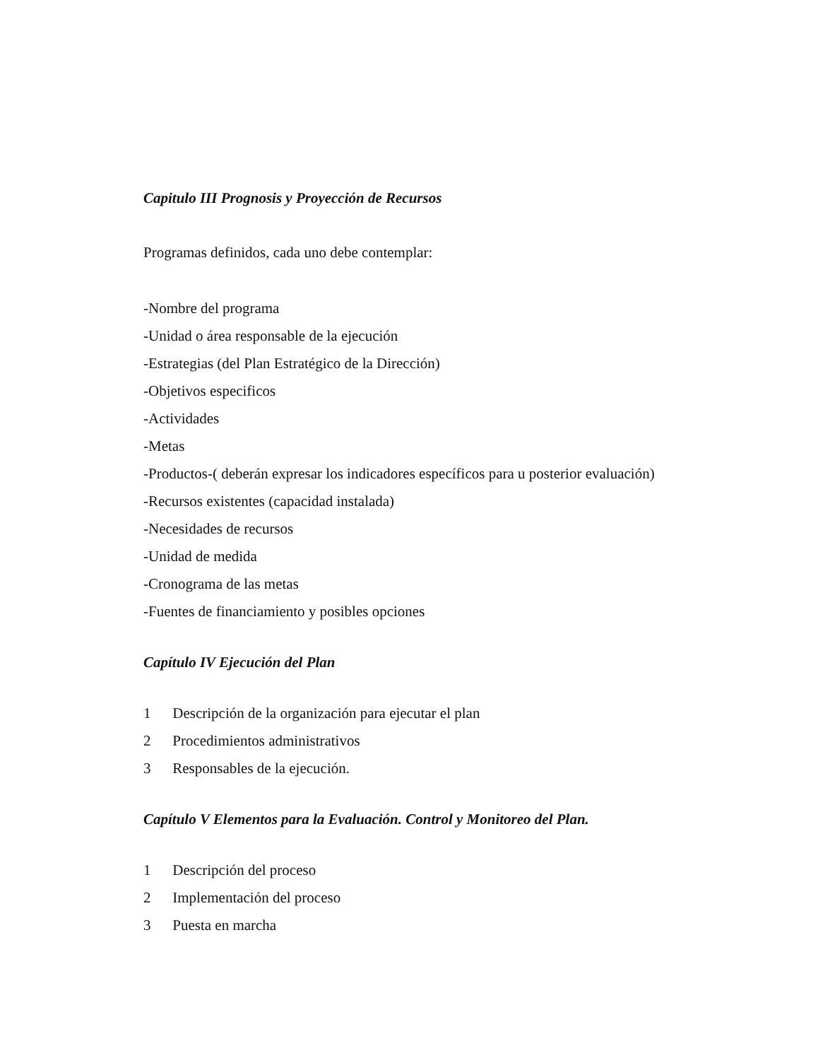Capitulo III Prognosis y Proyección de Recursos
Programas definidos, cada uno debe contemplar:
-Nombre del programa
-Unidad o área responsable de la ejecución
-Estrategias (del Plan Estratégico de la Dirección)
-Objetivos especificos
-Actividades
-Metas
-Productos-( deberán expresar los indicadores específicos para u posterior evaluación)
-Recursos existentes (capacidad instalada)
-Necesidades de recursos
-Unidad de medida
-Cronograma de las metas
-Fuentes de financiamiento y posibles opciones
Capítulo IV Ejecución del Plan
1 Descripción de la organización para ejecutar el plan
2 Procedimientos administrativos
3 Responsables de la ejecución.
Capítulo V Elementos para la Evaluación. Control y Monitoreo del Plan.
1 Descripción del proceso
2 Implementación del proceso
3 Puesta en marcha